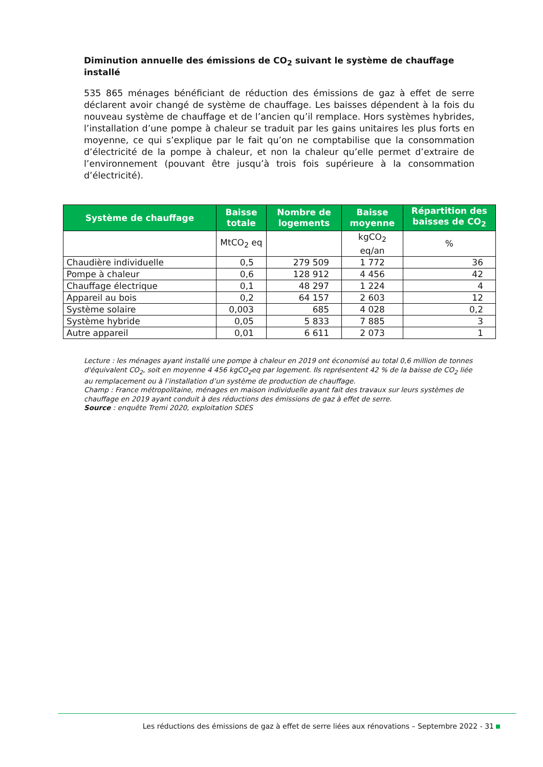Diminution annuelle des émissions de CO<sub>2</sub> suivant le système de chauffage installé
535 865 ménages bénéficiant de réduction des émissions de gaz à effet de serre déclarent avoir changé de système de chauffage. Les baisses dépendent à la fois du nouveau système de chauffage et de l’ancien qu’il remplace. Hors systèmes hybrides, l’installation d’une pompe à chaleur se traduit par les gains unitaires les plus forts en moyenne, ce qui s’explique par le fait qu’on ne comptabilise que la consommation d’électricité de la pompe à chaleur, et non la chaleur qu’elle permet d’extraire de l’environnement (pouvant être jusqu’à trois fois supérieure à la consommation d’électricité).
| Système de chauffage | Baisse totale | Nombre de logements | Baisse moyenne | Répartition des baisses de CO<sub>2</sub> |
| --- | --- | --- | --- | --- |
| | MtCO<sub>2</sub> eq | | kgCO<sub>2</sub> eq/an | % |
| Chaudière individuelle | 0,5 | 279 509 | 1 772 | 36 |
| Pompe à chaleur | 0,6 | 128 912 | 4 456 | 42 |
| Chauffage électrique | 0,1 | 48 297 | 1 224 | 4 |
| Appareil au bois | 0,2 | 64 157 | 2 603 | 12 |
| Système solaire | 0,003 | 685 | 4 028 | 0,2 |
| Système hybride | 0,05 | 5 833 | 7 885 | 3 |
| Autre appareil | 0,01 | 6 611 | 2 073 | 1 |
Lecture : les ménages ayant installé une pompe à chaleur en 2019 ont économisé au total 0,6 million de tonnes d'équivalent CO<sub>2</sub>, soit en moyenne 4 456 kgCO<sub>2</sub>eq par logement. Ils représentent 42 % de la baisse de CO<sub>2</sub> liée au remplacement ou à l’installation d’un système de production de chauffage.
Champ : France métropolitaine, ménages en maison individuelle ayant fait des travaux sur leurs systèmes de chauffage en 2019 ayant conduit à des réductions des émissions de gaz à effet de serre.
Source : enquête Tremi 2020, exploitation SDES
Les réductions des émissions de gaz à effet de serre liées aux rénovations – Septembre 2022 - 31